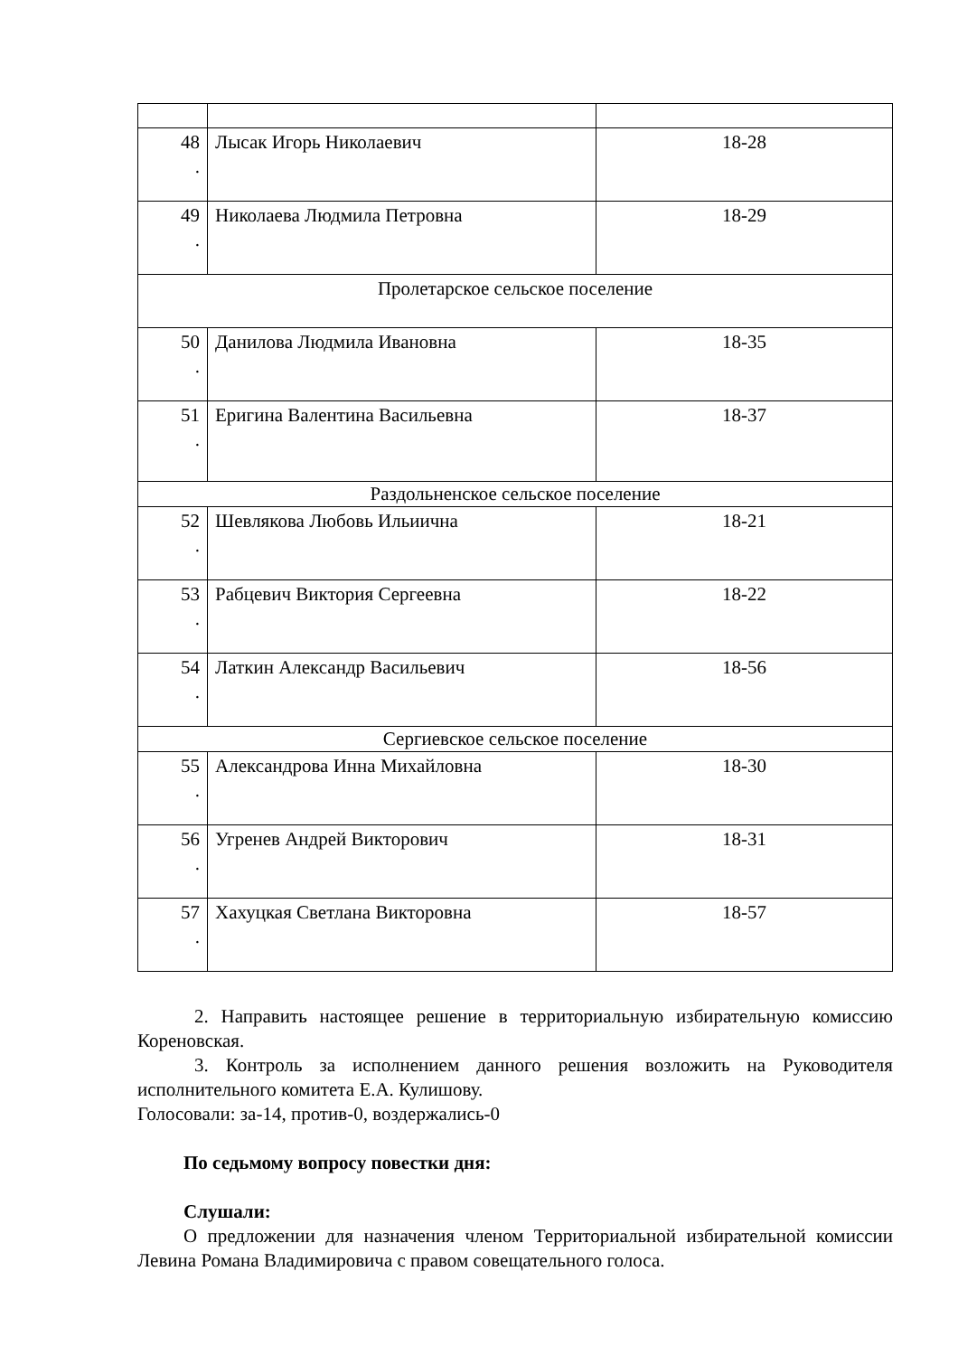| 48 . | Лысак Игорь Николаевич | 18-28 |
| 49 . | Николаева Людмила Петровна | 18-29 |
| Пролетарское сельское поселение | | |
| 50 . | Данилова Людмила Ивановна | 18-35 |
| 51 . | Еригина Валентина Васильевна | 18-37 |
| Раздольненское сельское поселение | | |
| 52 . | Шевлякова Любовь Ильиична | 18-21 |
| 53 . | Рабцевич Виктория Сергеевна | 18-22 |
| 54 . | Латкин Александр Васильевич | 18-56 |
| Сергиевское сельское поселение | | |
| 55 . | Александрова Инна Михайловна | 18-30 |
| 56 . | Угренев Андрей Викторович | 18-31 |
| 57 . | Хахуцкая Светлана Викторовна | 18-57 |
2. Направить настоящее решение в территориальную избирательную комиссию Кореновская.
3. Контроль за исполнением данного решения возложить на Руководителя исполнительного комитета Е.А. Кулишову.
Голосовали: за-14, против-0, воздержались-0
По седьмому вопросу повестки дня:
Слушали:
О предложении для назначения членом Территориальной избирательной комиссии Левина Романа Владимировича с правом совещательного голоса.